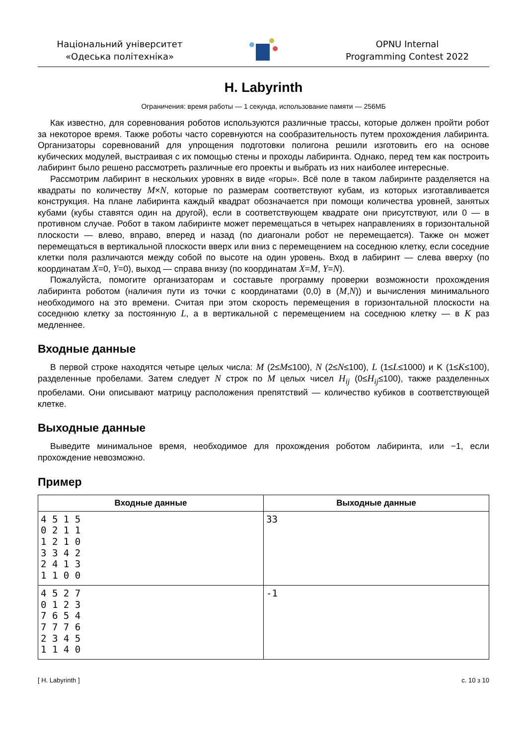Національний університет
«Одеська політехніка»
OPNU Internal
Programming Contest 2022
H. Labyrinth
Ограничения: время работы — 1 секунда, использование памяти — 256МБ
Как известно, для соревнования роботов используются различные трассы, которые должен пройти робот за некоторое время. Также роботы часто соревнуются на сообразительность путем прохождения лабиринта. Организаторы соревнований для упрощения подготовки полигона решили изготовить его на основе кубических модулей, выстраивая с их помощью стены и проходы лабиринта. Однако, перед тем как построить лабиринт было решено рассмотреть различные его проекты и выбрать из них наиболее интересные.
Рассмотрим лабиринт в нескольких уровнях в виде «горы». Всё поле в таком лабиринте разделяется на квадраты по количеству M×N, которые по размерам соответствуют кубам, из которых изготавливается конструкция. На плане лабиринта каждый квадрат обозначается при помощи количества уровней, занятых кубами (кубы ставятся один на другой), если в соответствующем квадрате они присутствуют, или 0 — в противном случае. Робот в таком лабиринте может перемещаться в четырех направлениях в горизонтальной плоскости — влево, вправо, вперед и назад (по диагонали робот не перемещается). Также он может перемещаться в вертикальной плоскости вверх или вниз с перемещением на соседнюю клетку, если соседние клетки поля различаются между собой по высоте на один уровень. Вход в лабиринт — слева вверху (по координатам X=0, Y=0), выход — справа внизу (по координатам X=M, Y=N).
Пожалуйста, помогите организаторам и составьте программу проверки возможности прохождения лабиринта роботом (наличия пути из точки с координатами (0,0) в (M,N)) и вычисления минимального необходимого на это времени. Считая при этом скорость перемещения в горизонтальной плоскости на соседнюю клетку за постоянную L, а в вертикальной с перемещением на соседнюю клетку — в K раз медленнее.
Входные данные
В первой строке находятся четыре целых числа: M (2≤M≤100), N (2≤N≤100), L (1≤L≤1000) и K (1≤K≤100), разделенные пробелами. Затем следует N строк по M целых чисел H<sub>ij</sub> (0≤H<sub>ij</sub>≤100), также разделенных пробелами. Они описывают матрицу расположения препятствий — количество кубиков в соответствующей клетке.
Выходные данные
Выведите минимальное время, необходимое для прохождения роботом лабиринта, или −1, если прохождение невозможно.
Пример
| Входные данные | Выходные данные |
| --- | --- |
| 4 5 1 5 0 2 1 1 1 2 1 0 3 3 4 2 2 4 1 3 1 1 0 0 | 33 |
| 4 5 2 7 0 1 2 3 7 6 5 4 7 7 7 6 2 3 4 5 1 1 4 0 | -1 |
[ H. Labyrinth ] с. 10 з 10